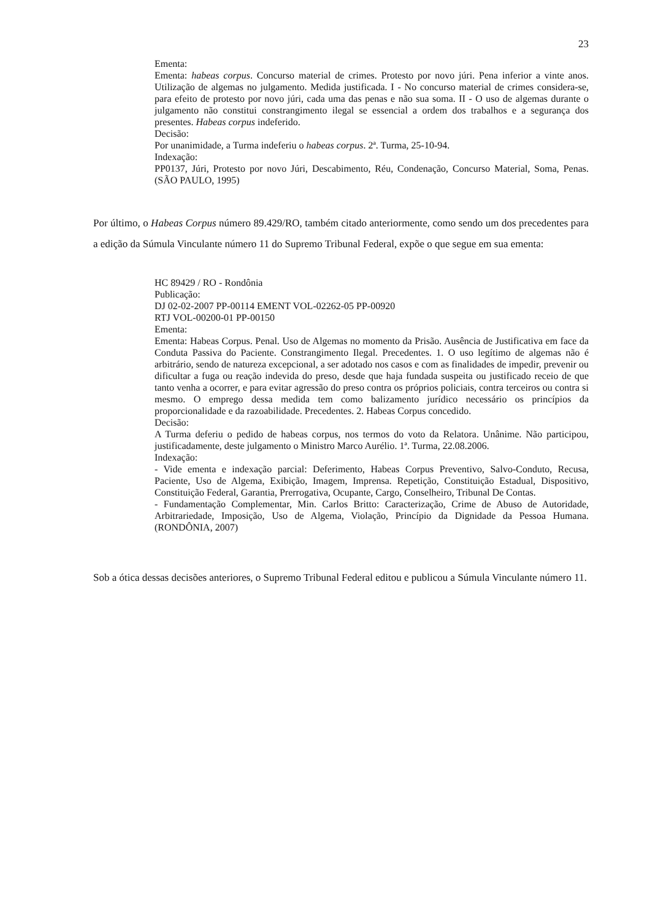23
Ementa:
Ementa: habeas corpus. Concurso material de crimes. Protesto por novo júri. Pena inferior a vinte anos. Utilização de algemas no julgamento. Medida justificada. I - No concurso material de crimes considera-se, para efeito de protesto por novo júri, cada uma das penas e não sua soma. II - O uso de algemas durante o julgamento não constitui constrangimento ilegal se essencial a ordem dos trabalhos e a segurança dos presentes. Habeas corpus indeferido.
Decisão:
Por unanimidade, a Turma indeferiu o habeas corpus. 2ª. Turma, 25-10-94.
Indexação:
PP0137, Júri, Protesto por novo Júri, Descabimento, Réu, Condenação, Concurso Material, Soma, Penas. (SÃO PAULO, 1995)
Por último, o Habeas Corpus número 89.429/RO, também citado anteriormente, como sendo um dos precedentes para a edição da Súmula Vinculante número 11 do Supremo Tribunal Federal, expõe o que segue em sua ementa:
HC 89429 / RO - Rondônia
Publicação:
DJ 02-02-2007 PP-00114 EMENT VOL-02262-05 PP-00920
RTJ VOL-00200-01 PP-00150
Ementa:
Ementa: Habeas Corpus. Penal. Uso de Algemas no momento da Prisão. Ausência de Justificativa em face da Conduta Passiva do Paciente. Constrangimento Ilegal. Precedentes. 1. O uso legítimo de algemas não é arbitrário, sendo de natureza excepcional, a ser adotado nos casos e com as finalidades de impedir, prevenir ou dificultar a fuga ou reação indevida do preso, desde que haja fundada suspeita ou justificado receio de que tanto venha a ocorrer, e para evitar agressão do preso contra os próprios policiais, contra terceiros ou contra si mesmo. O emprego dessa medida tem como balizamento jurídico necessário os princípios da proporcionalidade e da razoabilidade. Precedentes. 2. Habeas Corpus concedido.
Decisão:
A Turma deferiu o pedido de habeas corpus, nos termos do voto da Relatora. Unânime. Não participou, justificadamente, deste julgamento o Ministro Marco Aurélio. 1ª. Turma, 22.08.2006.
Indexação:
- Vide ementa e indexação parcial: Deferimento, Habeas Corpus Preventivo, Salvo-Conduto, Recusa, Paciente, Uso de Algema, Exibição, Imagem, Imprensa. Repetição, Constituição Estadual, Dispositivo, Constituição Federal, Garantia, Prerrogativa, Ocupante, Cargo, Conselheiro, Tribunal De Contas.
- Fundamentação Complementar, Min. Carlos Britto: Caracterização, Crime de Abuso de Autoridade, Arbitrariedade, Imposição, Uso de Algema, Violação, Princípio da Dignidade da Pessoa Humana. (RONDÔNIA, 2007)
Sob a ótica dessas decisões anteriores, o Supremo Tribunal Federal editou e publicou a Súmula Vinculante número 11.